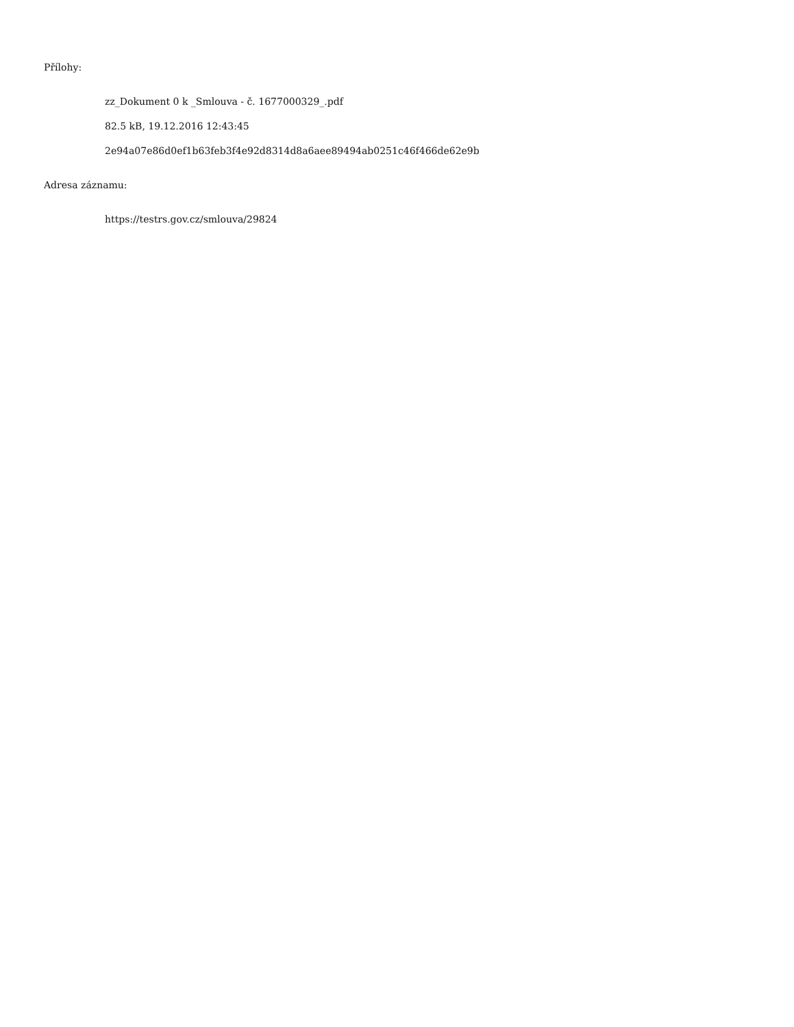Přílohy:
zz_Dokument 0 k _Smlouva - č. 1677000329_.pdf
82.5 kB, 19.12.2016 12:43:45
2e94a07e86d0ef1b63feb3f4e92d8314d8a6aee89494ab0251c46f466de62e9b
Adresa záznamu:
https://testrs.gov.cz/smlouva/29824